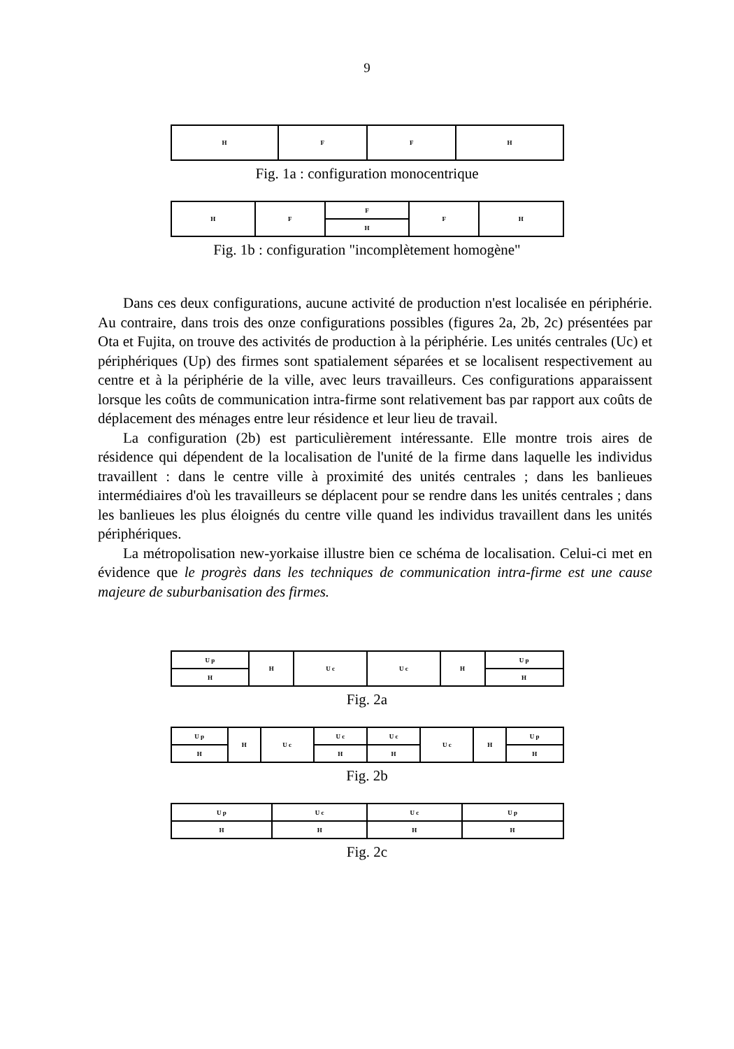9
| H | F | F | H |
Fig. 1a : configuration monocentrique
| H | F | F | F | H |
| | | H | | |
Fig. 1b : configuration "incomplètement homogène"
Dans ces deux configurations, aucune activité de production n'est localisée en périphérie. Au contraire, dans trois des onze configurations possibles (figures 2a, 2b, 2c) présentées par Ota et Fujita, on trouve des activités de production à la périphérie. Les unités centrales (Uc) et périphériques (Up) des firmes sont spatialement séparées et se localisent respectivement au centre et à la périphérie de la ville, avec leurs travailleurs. Ces configurations apparaissent lorsque les coûts de communication intra-firme sont relativement bas par rapport aux coûts de déplacement des ménages entre leur résidence et leur lieu de travail.
La configuration (2b) est particulièrement intéressante. Elle montre trois aires de résidence qui dépendent de la localisation de l'unité de la firme dans laquelle les individus travaillent : dans le centre ville à proximité des unités centrales ; dans les banlieues intermédiaires d'où les travailleurs se déplacent pour se rendre dans les unités centrales ; dans les banlieues les plus éloignés du centre ville quand les individus travaillent dans les unités périphériques.
La métropolisation new-yorkaise illustre bien ce schéma de localisation. Celui-ci met en évidence que le progrès dans les techniques de communication intra-firme est une cause majeure de suburbanisation des firmes.
| U p | H | U c | U c | H | U p |
| H | | | | | H |
Fig. 2a
| U p | H | U c | U c | U c | U c | H | U p |
| H | | | H | H | | | H |
Fig. 2b
| U p | U c | U c | U p |
| H | H | H | H |
Fig. 2c